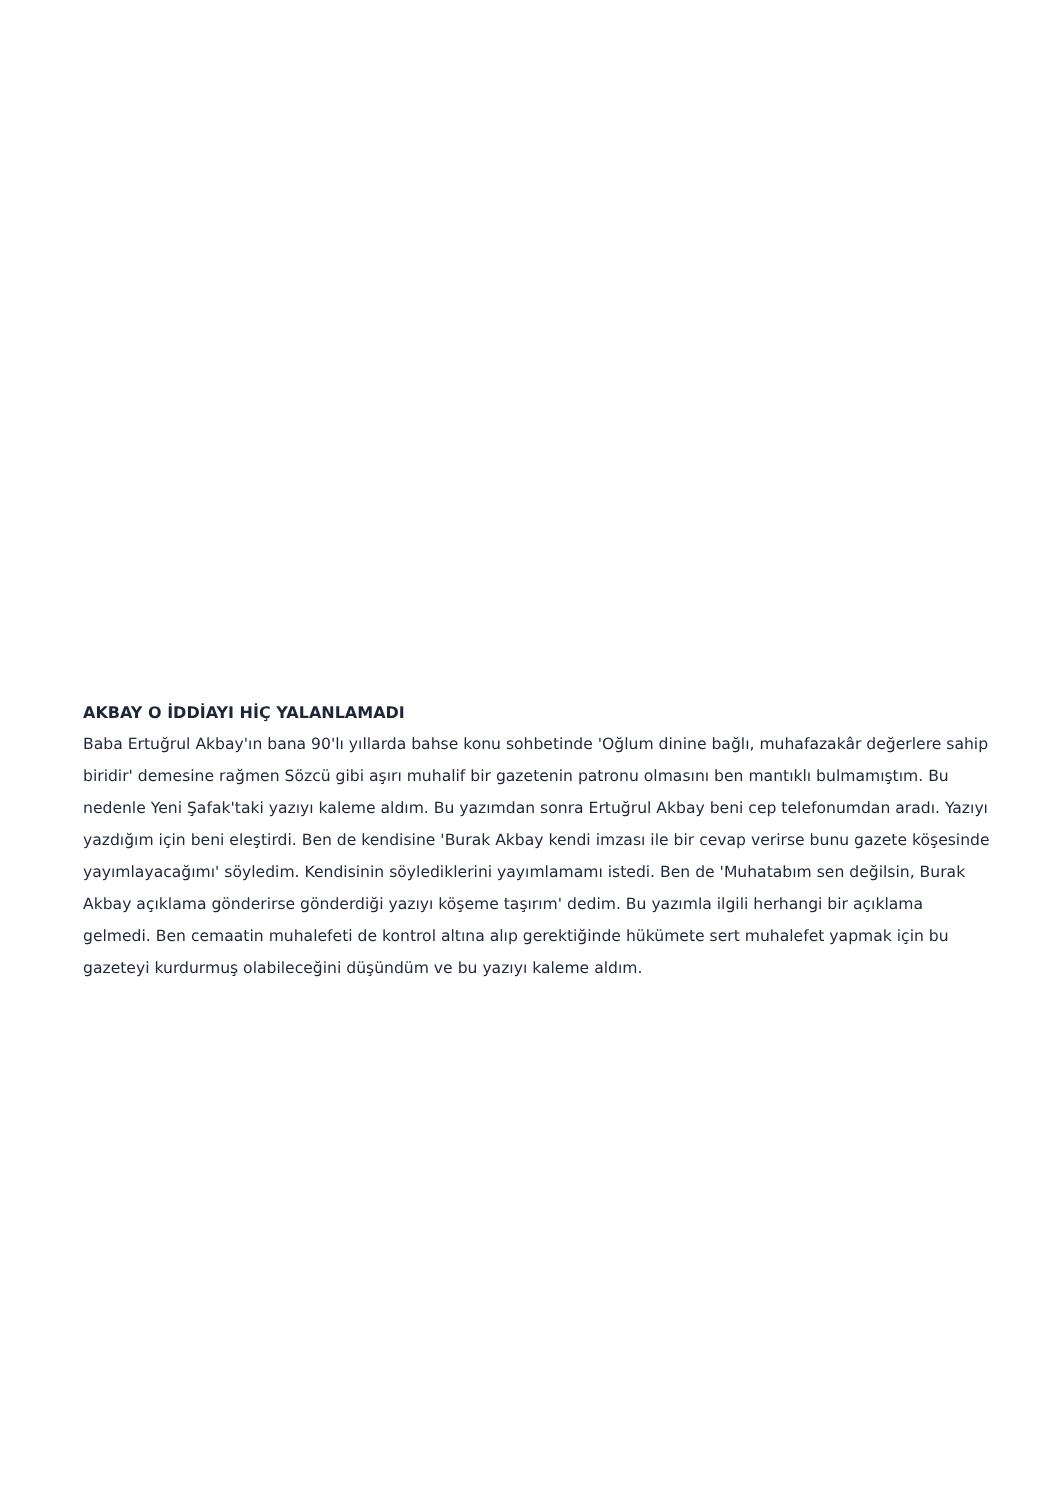AKBAY O İDDİAYI HİÇ YALANLAMADI
Baba Ertuğrul Akbay'ın bana 90'lı yıllarda bahse konu sohbetinde 'Oğlum dinine bağlı, muhafazakâr değerlere sahip biridir' demesine rağmen Sözcü gibi aşırı muhalif bir gazetenin patronu olmasını ben mantıklı bulmamıştım. Bu nedenle Yeni Şafak'taki yazıyı kaleme aldım. Bu yazımdan sonra Ertuğrul Akbay beni cep telefonumdan aradı. Yazıyı yazdığım için beni eleştirdi. Ben de kendisine 'Burak Akbay kendi imzası ile bir cevap verirse bunu gazete köşesinde yayımlayacağımı' söyledim. Kendisinin söylediklerini yayımlamamı istedi. Ben de 'Muhatabım sen değilsin, Burak Akbay açıklama gönderirse gönderdiği yazıyı köşeme taşırım' dedim. Bu yazımla ilgili herhangi bir açıklama gelmedi. Ben cemaatin muhalefeti de kontrol altına alıp gerektiğinde hükümete sert muhalefet yapmak için bu gazeteyi kurdurmuş olabileceğini düşündüm ve bu yazıyı kaleme aldım.